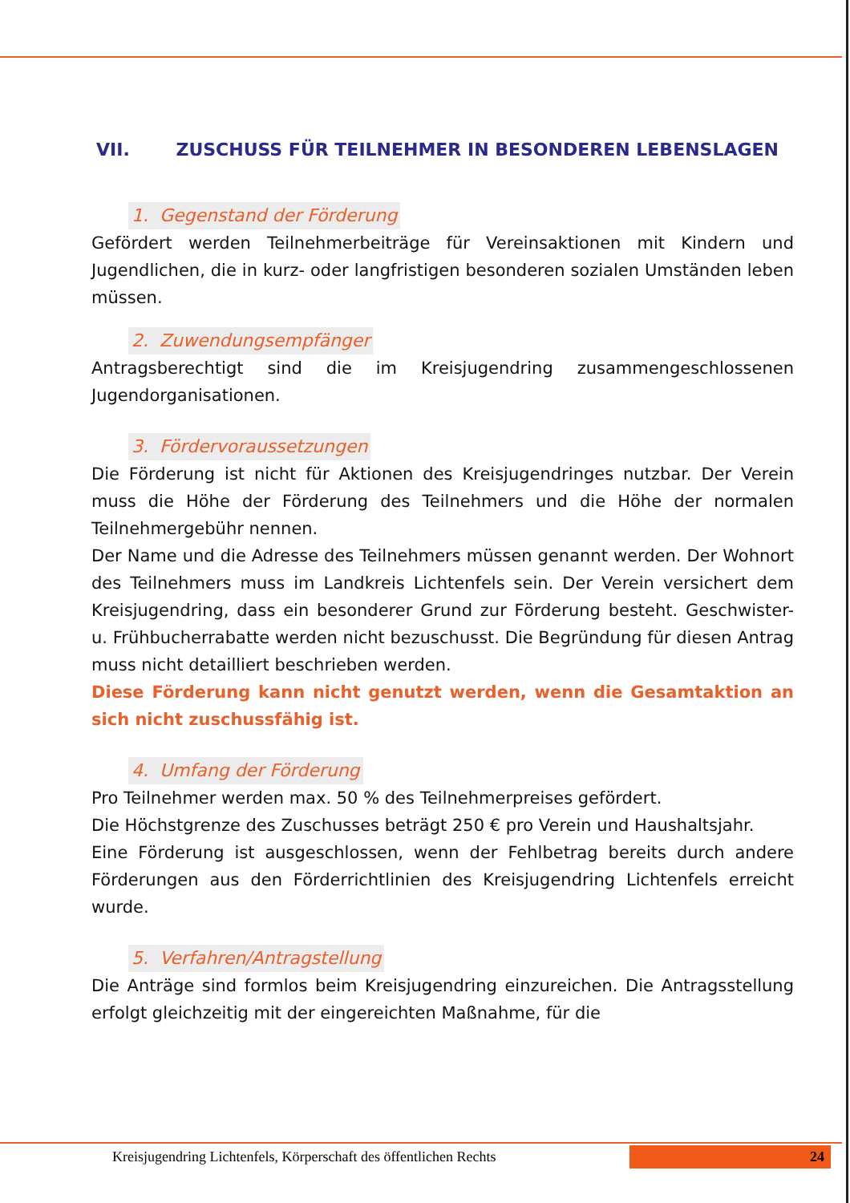VII. ZUSCHUSS FÜR TEILNEHMER IN BESONDEREN LEBENSLAGEN
1. Gegenstand der Förderung
Gefördert werden Teilnehmerbeiträge für Vereinsaktionen mit Kindern und Jugendlichen, die in kurz- oder langfristigen besonderen sozialen Umständen leben müssen.
2. Zuwendungsempfänger
Antragsberechtigt sind die im Kreisjugendring zusammengeschlossenen Jugendorganisationen.
3. Fördervoraussetzungen
Die Förderung ist nicht für Aktionen des Kreisjugendringes nutzbar. Der Verein muss die Höhe der Förderung des Teilnehmers und die Höhe der normalen Teilnehmergebühr nennen.
Der Name und die Adresse des Teilnehmers müssen genannt werden. Der Wohnort des Teilnehmers muss im Landkreis Lichtenfels sein. Der Verein versichert dem Kreisjugendring, dass ein besonderer Grund zur Förderung besteht. Geschwister- u. Frühbucherrabatte werden nicht bezuschusst. Die Begründung für diesen Antrag muss nicht detailliert beschrieben werden.
Diese Förderung kann nicht genutzt werden, wenn die Gesamtaktion an sich nicht zuschussfähig ist.
4. Umfang der Förderung
Pro Teilnehmer werden max. 50 % des Teilnehmerpreises gefördert.
Die Höchstgrenze des Zuschusses beträgt 250 € pro Verein und Haushaltsjahr.
Eine Förderung ist ausgeschlossen, wenn der Fehlbetrag bereits durch andere Förderungen aus den Förderrichtlinien des Kreisjugendring Lichtenfels erreicht wurde.
5. Verfahren/Antragstellung
Die Anträge sind formlos beim Kreisjugendring einzureichen. Die Antragsstellung erfolgt gleichzeitig mit der eingereichten Maßnahme, für die
Kreisjugendring Lichtenfels, Körperschaft des öffentlichen Rechts
24